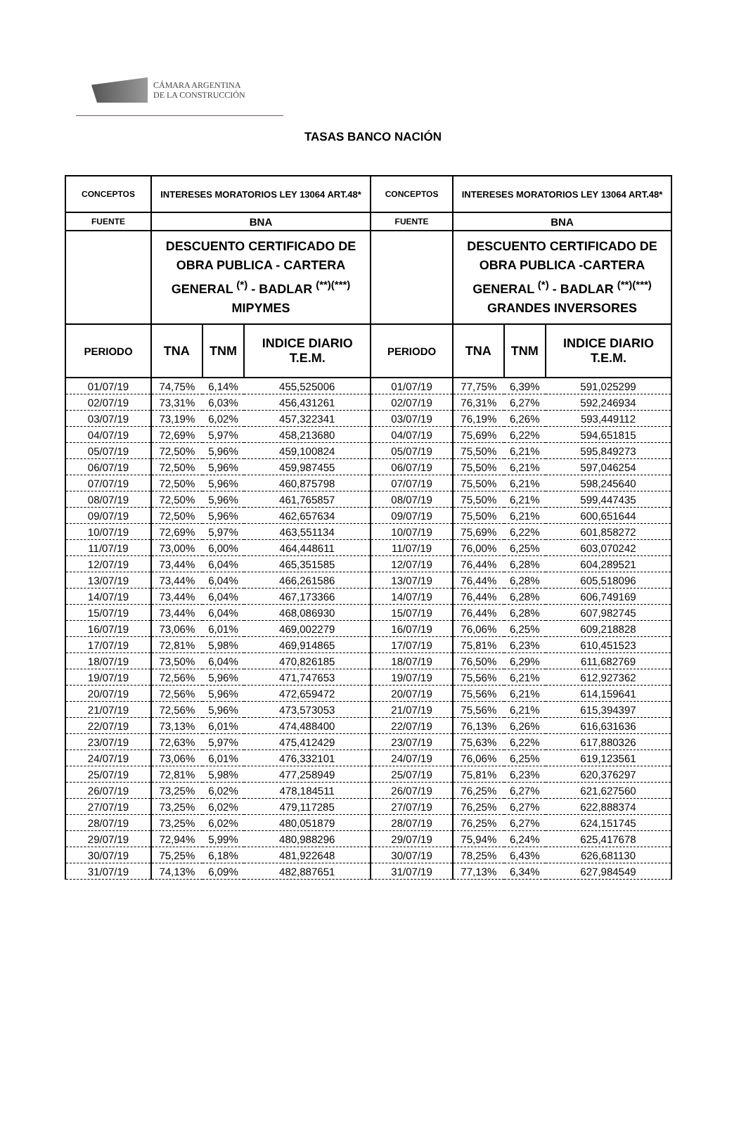CÁMARA ARGENTINA
DE LA CONSTRUCCIÓN
TASAS BANCO NACIÓN
| CONCEPTOS | INTERESES MORATORIOS LEY 13064 ART.48* | | | CONCEPTOS | INTERESES MORATORIOS LEY 13064 ART.48* | | |
| FUENTE | BNA | | | FUENTE | BNA | | |
| | DESCUENTO CERTIFICADO DE OBRA PUBLICA - CARTERA GENERAL <sup>(*)</sup> - BADLAR <sup>(**)(***)</sup> MIPYMES | | | | DESCUENTO CERTIFICADO DE OBRA PUBLICA -CARTERA GENERAL <sup>(*)</sup> - BADLAR <sup>(**)(***)</sup> GRANDES INVERSORES | | |
| PERIODO | TNA | TNM | INDICE DIARIO T.E.M. | PERIODO | TNA | TNM | INDICE DIARIO T.E.M. |
| 01/07/19 | 74,75% | 6,14% | 455,525006 | 01/07/19 | 77,75% | 6,39% | 591,025299 |
| 02/07/19 | 73,31% | 6,03% | 456,431261 | 02/07/19 | 76,31% | 6,27% | 592,246934 |
| 03/07/19 | 73,19% | 6,02% | 457,322341 | 03/07/19 | 76,19% | 6,26% | 593,449112 |
| 04/07/19 | 72,69% | 5,97% | 458,213680 | 04/07/19 | 75,69% | 6,22% | 594,651815 |
| 05/07/19 | 72,50% | 5,96% | 459,100824 | 05/07/19 | 75,50% | 6,21% | 595,849273 |
| 06/07/19 | 72,50% | 5,96% | 459,987455 | 06/07/19 | 75,50% | 6,21% | 597,046254 |
| 07/07/19 | 72,50% | 5,96% | 460,875798 | 07/07/19 | 75,50% | 6,21% | 598,245640 |
| 08/07/19 | 72,50% | 5,96% | 461,765857 | 08/07/19 | 75,50% | 6,21% | 599,447435 |
| 09/07/19 | 72,50% | 5,96% | 462,657634 | 09/07/19 | 75,50% | 6,21% | 600,651644 |
| 10/07/19 | 72,69% | 5,97% | 463,551134 | 10/07/19 | 75,69% | 6,22% | 601,858272 |
| 11/07/19 | 73,00% | 6,00% | 464,448611 | 11/07/19 | 76,00% | 6,25% | 603,070242 |
| 12/07/19 | 73,44% | 6,04% | 465,351585 | 12/07/19 | 76,44% | 6,28% | 604,289521 |
| 13/07/19 | 73,44% | 6,04% | 466,261586 | 13/07/19 | 76,44% | 6,28% | 605,518096 |
| 14/07/19 | 73,44% | 6,04% | 467,173366 | 14/07/19 | 76,44% | 6,28% | 606,749169 |
| 15/07/19 | 73,44% | 6,04% | 468,086930 | 15/07/19 | 76,44% | 6,28% | 607,982745 |
| 16/07/19 | 73,06% | 6,01% | 469,002279 | 16/07/19 | 76,06% | 6,25% | 609,218828 |
| 17/07/19 | 72,81% | 5,98% | 469,914865 | 17/07/19 | 75,81% | 6,23% | 610,451523 |
| 18/07/19 | 73,50% | 6,04% | 470,826185 | 18/07/19 | 76,50% | 6,29% | 611,682769 |
| 19/07/19 | 72,56% | 5,96% | 471,747653 | 19/07/19 | 75,56% | 6,21% | 612,927362 |
| 20/07/19 | 72,56% | 5,96% | 472,659472 | 20/07/19 | 75,56% | 6,21% | 614,159641 |
| 21/07/19 | 72,56% | 5,96% | 473,573053 | 21/07/19 | 75,56% | 6,21% | 615,394397 |
| 22/07/19 | 73,13% | 6,01% | 474,488400 | 22/07/19 | 76,13% | 6,26% | 616,631636 |
| 23/07/19 | 72,63% | 5,97% | 475,412429 | 23/07/19 | 75,63% | 6,22% | 617,880326 |
| 24/07/19 | 73,06% | 6,01% | 476,332101 | 24/07/19 | 76,06% | 6,25% | 619,123561 |
| 25/07/19 | 72,81% | 5,98% | 477,258949 | 25/07/19 | 75,81% | 6,23% | 620,376297 |
| 26/07/19 | 73,25% | 6,02% | 478,184511 | 26/07/19 | 76,25% | 6,27% | 621,627560 |
| 27/07/19 | 73,25% | 6,02% | 479,117285 | 27/07/19 | 76,25% | 6,27% | 622,888374 |
| 28/07/19 | 73,25% | 6,02% | 480,051879 | 28/07/19 | 76,25% | 6,27% | 624,151745 |
| 29/07/19 | 72,94% | 5,99% | 480,988296 | 29/07/19 | 75,94% | 6,24% | 625,417678 |
| 30/07/19 | 75,25% | 6,18% | 481,922648 | 30/07/19 | 78,25% | 6,43% | 626,681130 |
| 31/07/19 | 74,13% | 6,09% | 482,887651 | 31/07/19 | 77,13% | 6,34% | 627,984549 |